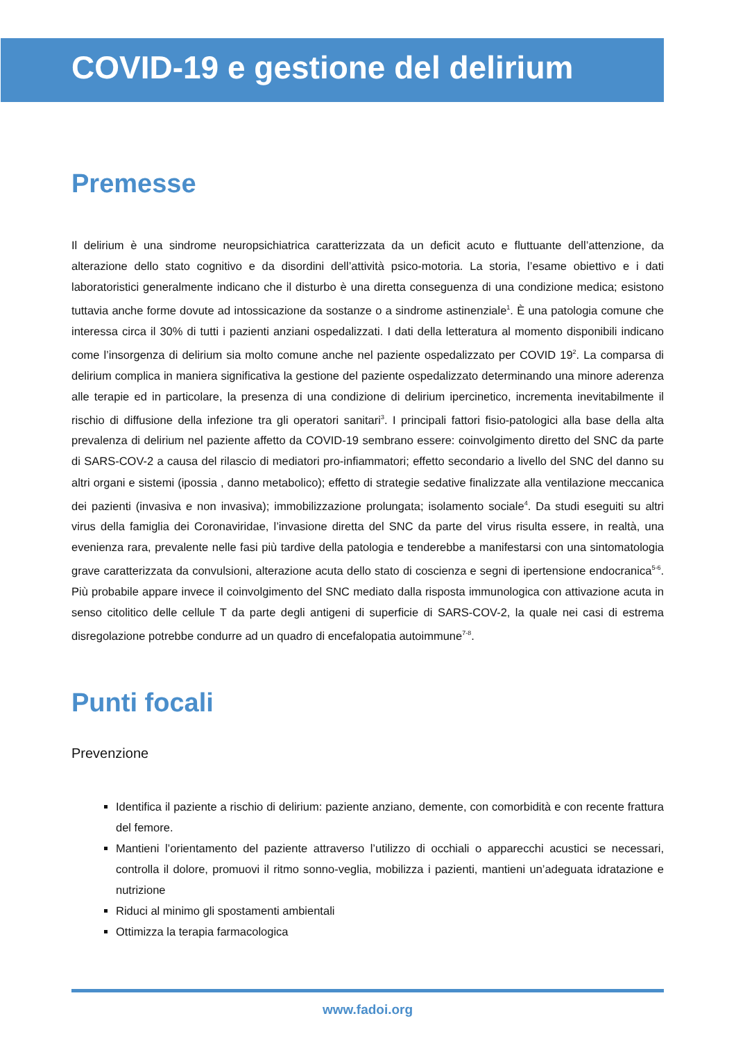COVID-19 e gestione del delirium
Premesse
Il delirium è una sindrome neuropsichiatrica caratterizzata da un deficit acuto e fluttuante dell’attenzione, da alterazione dello stato cognitivo e da disordini dell’attività psico-motoria. La storia, l’esame obiettivo e i dati laboratoristici generalmente indicano che il disturbo è una diretta conseguenza di una condizione medica; esistono tuttavia anche forme dovute ad intossicazione da sostanze o a sindrome astinenziale<sup>1</sup>. È una patologia comune che interessa circa il 30% di tutti i pazienti anziani ospedalizzati. I dati della letteratura al momento disponibili indicano come l’insorgenza di delirium sia molto comune anche nel paziente ospedalizzato per COVID 19<sup>2</sup>. La comparsa di delirium complica in maniera significativa la gestione del paziente ospedalizzato determinando una minore aderenza alle terapie ed in particolare, la presenza di una condizione di delirium ipercinetico, incrementa inevitabilmente il rischio di diffusione della infezione tra gli operatori sanitari<sup>3</sup>. I principali fattori fisio-patologici alla base della alta prevalenza di delirium nel paziente affetto da COVID-19 sembrano essere: coinvolgimento diretto del SNC da parte di SARS-COV-2 a causa del rilascio di mediatori pro-infiammatori; effetto secondario a livello del SNC del danno su altri organi e sistemi (ipossia , danno metabolico); effetto di strategie sedative finalizzate alla ventilazione meccanica dei pazienti (invasiva e non invasiva); immobilizzazione prolungata; isolamento sociale<sup>4</sup>. Da studi eseguiti su altri virus della famiglia dei Coronaviridae, l’invasione diretta del SNC da parte del virus risulta essere, in realtà, una evenienza rara, prevalente nelle fasi più tardive della patologia e tenderebbe a manifestarsi con una sintomatologia grave caratterizzata da convulsioni, alterazione acuta dello stato di coscienza e segni di ipertensione endocranica<sup>5-6</sup>. Più probabile appare invece il coinvolgimento del SNC mediato dalla risposta immunologica con attivazione acuta in senso citolitico delle cellule T da parte degli antigeni di superficie di SARS-COV-2, la quale nei casi di estrema disregolazione potrebbe condurre ad un quadro di encefalopatia autoimmune<sup>7-8</sup>.
Punti focali
Prevenzione
Identifica il paziente a rischio di delirium: paziente anziano, demente, con comorbidità e con recente frattura del femore.
Mantieni l’orientamento del paziente attraverso l’utilizzo di occhiali o apparecchi acustici se necessari, controlla il dolore, promuovi il ritmo sonno-veglia, mobilizza i pazienti, mantieni un’adeguata idratazione e nutrizione
Riduci al minimo gli spostamenti ambientali
Ottimizza la terapia farmacologica
www.fadoi.org